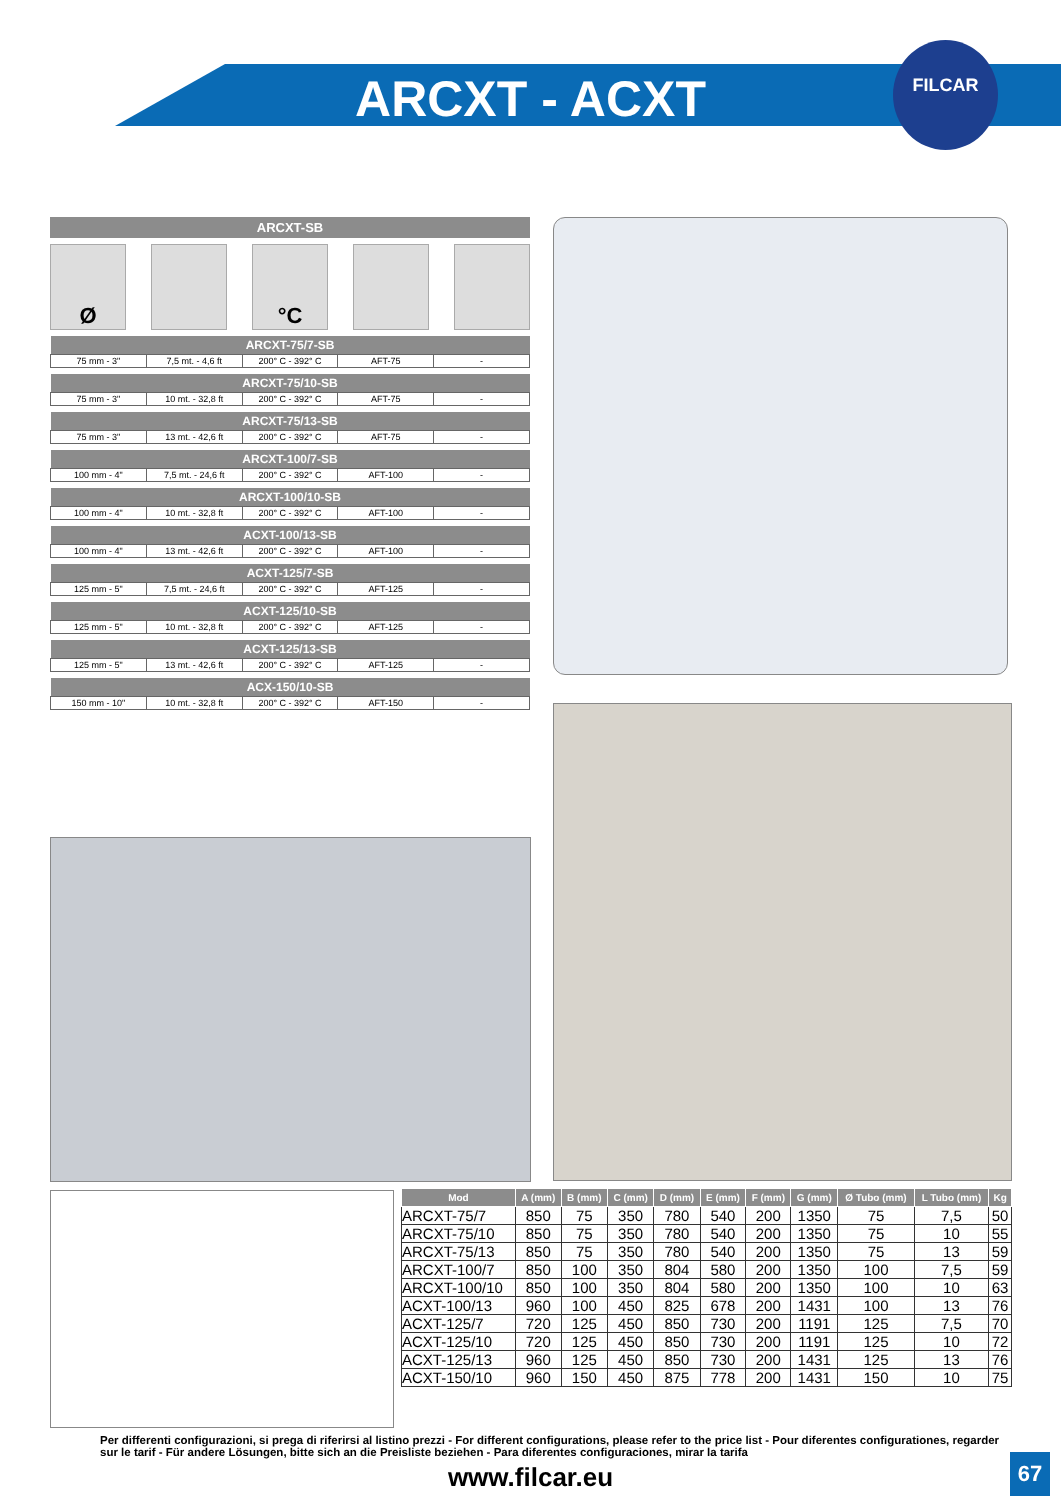ARCXT - ACXT
FILCAR
ARCXT-SB
Ø °C
| ARCXT-75/7-SB | | | | |
| --- | --- | --- | --- | --- |
| 75 mm - 3" | 7,5 mt. - 4,6 ft | 200° C - 392° C | AFT-75 | - |
| ARCXT-75/10-SB | | | | |
| --- | --- | --- | --- | --- |
| 75 mm - 3" | 10 mt. - 32,8 ft | 200° C - 392° C | AFT-75 | - |
| ARCXT-75/13-SB | | | | |
| --- | --- | --- | --- | --- |
| 75 mm - 3" | 13 mt. - 42,6 ft | 200° C - 392° C | AFT-75 | - |
| ARCXT-100/7-SB | | | | |
| --- | --- | --- | --- | --- |
| 100 mm - 4" | 7,5 mt. - 24,6 ft | 200° C - 392° C | AFT-100 | - |
| ARCXT-100/10-SB | | | | |
| --- | --- | --- | --- | --- |
| 100 mm - 4" | 10 mt. - 32,8 ft | 200° C - 392° C | AFT-100 | - |
| ACXT-100/13-SB | | | | |
| --- | --- | --- | --- | --- |
| 100 mm - 4" | 13 mt. - 42,6 ft | 200° C - 392° C | AFT-100 | - |
| ACXT-125/7-SB | | | | |
| --- | --- | --- | --- | --- |
| 125 mm - 5" | 7,5 mt. - 24,6 ft | 200° C - 392° C | AFT-125 | - |
| ACXT-125/10-SB | | | | |
| --- | --- | --- | --- | --- |
| 125 mm - 5" | 10 mt. - 32,8 ft | 200° C - 392° C | AFT-125 | - |
| ACXT-125/13-SB | | | | |
| --- | --- | --- | --- | --- |
| 125 mm - 5" | 13 mt. - 42,6 ft | 200° C - 392° C | AFT-125 | - |
| ACX-150/10-SB | | | | |
| --- | --- | --- | --- | --- |
| 150 mm - 10" | 10 mt. - 32,8 ft | 200° C - 392° C | AFT-150 | - |
| Mod | A (mm) | B (mm) | C (mm) | D (mm) | E (mm) | F (mm) | G (mm) | Ø Tubo (mm) | L Tubo (mm) | Kg |
| --- | --- | --- | --- | --- | --- | --- | --- | --- | --- | --- |
| ARCXT-75/7 | 850 | 75 | 350 | 780 | 540 | 200 | 1350 | 75 | 7,5 | 50 |
| ARCXT-75/10 | 850 | 75 | 350 | 780 | 540 | 200 | 1350 | 75 | 10 | 55 |
| ARCXT-75/13 | 850 | 75 | 350 | 780 | 540 | 200 | 1350 | 75 | 13 | 59 |
| ARCXT-100/7 | 850 | 100 | 350 | 804 | 580 | 200 | 1350 | 100 | 7,5 | 59 |
| ARCXT-100/10 | 850 | 100 | 350 | 804 | 580 | 200 | 1350 | 100 | 10 | 63 |
| ACXT-100/13 | 960 | 100 | 450 | 825 | 678 | 200 | 1431 | 100 | 13 | 76 |
| ACXT-125/7 | 720 | 125 | 450 | 850 | 730 | 200 | 1191 | 125 | 7,5 | 70 |
| ACXT-125/10 | 720 | 125 | 450 | 850 | 730 | 200 | 1191 | 125 | 10 | 72 |
| ACXT-125/13 | 960 | 125 | 450 | 850 | 730 | 200 | 1431 | 125 | 13 | 76 |
| ACXT-150/10 | 960 | 150 | 450 | 875 | 778 | 200 | 1431 | 150 | 10 | 75 |
Per differenti configurazioni, si prega di riferirsi al listino prezzi - For different configurations, please refer to the price list - Pour diferentes configurationes, regarder sur le tarif - Für andere Lösungen, bitte sich an die Preisliste beziehen - Para diferentes configuraciones, mirar la tarifa
www.filcar.eu 67